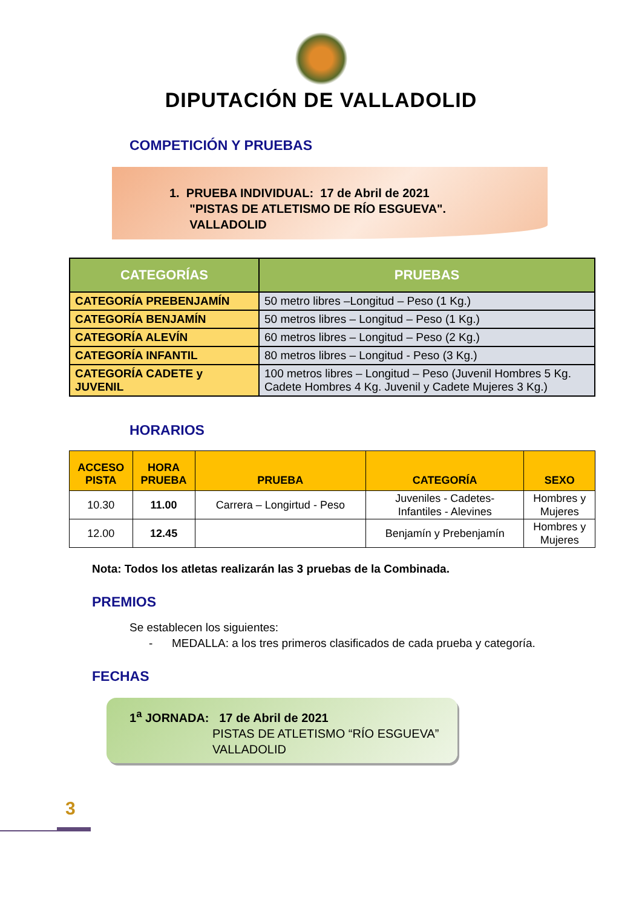DIPUTACIÓN DE VALLADOLID
COMPETICIÓN Y PRUEBAS
1. PRUEBA INDIVIDUAL: 17 de Abril de 2021
"PISTAS DE ATLETISMO DE RÍO ESGUEVA".
VALLADOLID
| CATEGORÍAS | PRUEBAS |
| --- | --- |
| CATEGORÍA PREBENJAMÍN | 50 metro libres –Longitud – Peso (1 Kg.) |
| CATEGORÍA BENJAMÍN | 50 metros libres – Longitud – Peso (1 Kg.) |
| CATEGORÍA ALEVÍN | 60 metros libres – Longitud – Peso (2 Kg.) |
| CATEGORÍA INFANTIL | 80 metros libres – Longitud - Peso (3 Kg.) |
| CATEGORÍA CADETE y JUVENIL | 100 metros libres – Longitud – Peso (Juvenil Hombres 5 Kg. Cadete Hombres 4 Kg. Juvenil y Cadete Mujeres 3 Kg.) |
HORARIOS
| ACCESO PISTA | HORA PRUEBA | PRUEBA | CATEGORÍA | SEXO |
| --- | --- | --- | --- | --- |
| 10.30 | 11.00 | Carrera – Longirtud - Peso | Juveniles - Cadetes- Infantiles - Alevines | Hombres y Mujeres |
| 12.00 | 12.45 | | Benjamín y Prebenjamín | Hombres y Mujeres |
Nota: Todos los atletas realizarán las 3 pruebas de la Combinada.
PREMIOS
Se establecen los siguientes:
- MEDALLA: a los tres primeros clasificados de cada prueba y categoría.
FECHAS
1<sup>a</sup> JORNADA: 17 de Abril de 2021
PISTAS DE ATLETISMO “RÍO ESGUEVA”
VALLADOLID
3